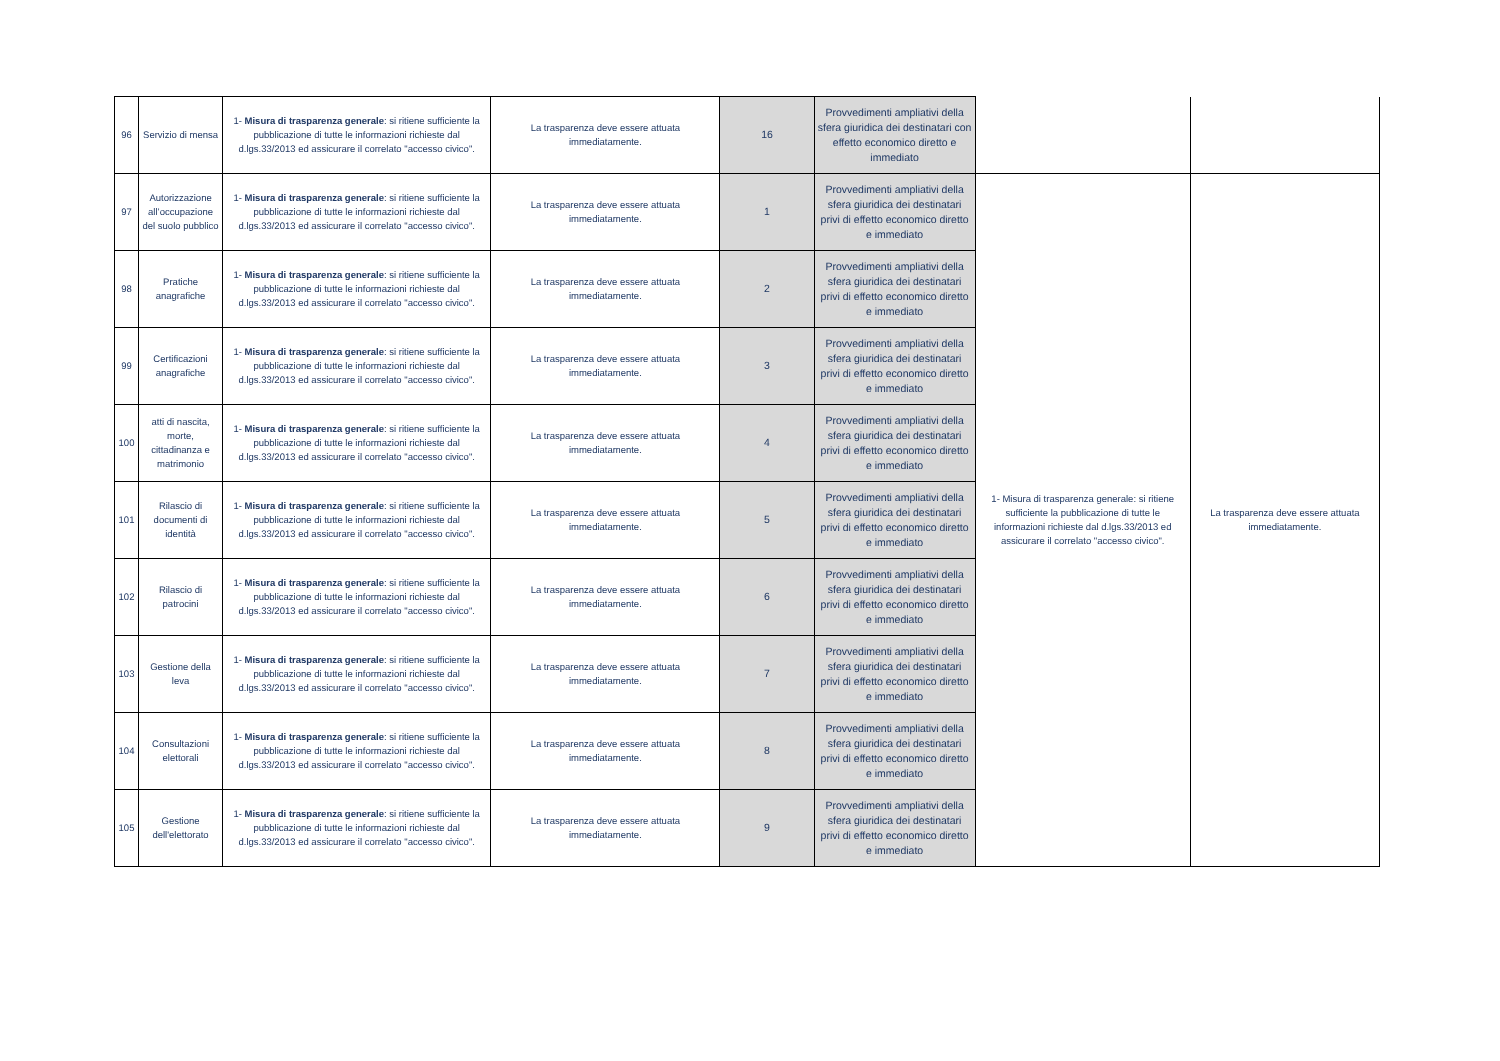| 96 | Servizio di mensa | 1- Misura di trasparenza generale : si ritiene sufficiente la pubblicazione di tutte le informazioni richieste dal d.lgs.33/2013 ed assicurare il correlato "accesso civico". | La trasparenza deve essere attuata immediatamente. | 16 | Provvedimenti ampliativi della sfera giuridica dei destinatari con effetto economico diretto e immediato | | |
| 97 | Autorizzazione all’occupazione del suolo pubblico | 1- Misura di trasparenza generale : si ritiene sufficiente la pubblicazione di tutte le informazioni richieste dal d.lgs.33/2013 ed assicurare il correlato "accesso civico". | La trasparenza deve essere attuata immediatamente. | 1 | Provvedimenti ampliativi della sfera giuridica dei destinatari privi di effetto economico diretto e immediato | 1- Misura di trasparenza generale: si ritiene sufficiente la pubblicazione di tutte le informazioni richieste dal d.lgs.33/2013 ed assicurare il correlato "accesso civico". | La trasparenza deve essere attuata immediatamente. |
| 98 | Pratiche anagrafiche | 1- Misura di trasparenza generale : si ritiene sufficiente la pubblicazione di tutte le informazioni richieste dal d.lgs.33/2013 ed assicurare il correlato "accesso civico". | La trasparenza deve essere attuata immediatamente. | 2 | Provvedimenti ampliativi della sfera giuridica dei destinatari privi di effetto economico diretto e immediato | | |
| 99 | Certificazioni anagrafiche | 1- Misura di trasparenza generale : si ritiene sufficiente la pubblicazione di tutte le informazioni richieste dal d.lgs.33/2013 ed assicurare il correlato "accesso civico". | La trasparenza deve essere attuata immediatamente. | 3 | Provvedimenti ampliativi della sfera giuridica dei destinatari privi di effetto economico diretto e immediato | | |
| 100 | atti di nascita, morte, cittadinanza e matrimonio | 1- Misura di trasparenza generale : si ritiene sufficiente la pubblicazione di tutte le informazioni richieste dal d.lgs.33/2013 ed assicurare il correlato "accesso civico". | La trasparenza deve essere attuata immediatamente. | 4 | Provvedimenti ampliativi della sfera giuridica dei destinatari privi di effetto economico diretto e immediato | | |
| 101 | Rilascio di documenti di identità | 1- Misura di trasparenza generale : si ritiene sufficiente la pubblicazione di tutte le informazioni richieste dal d.lgs.33/2013 ed assicurare il correlato "accesso civico". | La trasparenza deve essere attuata immediatamente. | 5 | Provvedimenti ampliativi della sfera giuridica dei destinatari privi di effetto economico diretto e immediato | | |
| 102 | Rilascio di patrocini | 1- Misura di trasparenza generale : si ritiene sufficiente la pubblicazione di tutte le informazioni richieste dal d.lgs.33/2013 ed assicurare il correlato "accesso civico". | La trasparenza deve essere attuata immediatamente. | 6 | Provvedimenti ampliativi della sfera giuridica dei destinatari privi di effetto economico diretto e immediato | | |
| 103 | Gestione della leva | 1- Misura di trasparenza generale : si ritiene sufficiente la pubblicazione di tutte le informazioni richieste dal d.lgs.33/2013 ed assicurare il correlato "accesso civico". | La trasparenza deve essere attuata immediatamente. | 7 | Provvedimenti ampliativi della sfera giuridica dei destinatari privi di effetto economico diretto e immediato | | |
| 104 | Consultazioni elettorali | 1- Misura di trasparenza generale : si ritiene sufficiente la pubblicazione di tutte le informazioni richieste dal d.lgs.33/2013 ed assicurare il correlato "accesso civico". | La trasparenza deve essere attuata immediatamente. | 8 | Provvedimenti ampliativi della sfera giuridica dei destinatari privi di effetto economico diretto e immediato | | |
| 105 | Gestione dell'elettorato | 1- Misura di trasparenza generale : si ritiene sufficiente la pubblicazione di tutte le informazioni richieste dal d.lgs.33/2013 ed assicurare il correlato "accesso civico". | La trasparenza deve essere attuata immediatamente. | 9 | Provvedimenti ampliativi della sfera giuridica dei destinatari privi di effetto economico diretto e immediato | | |